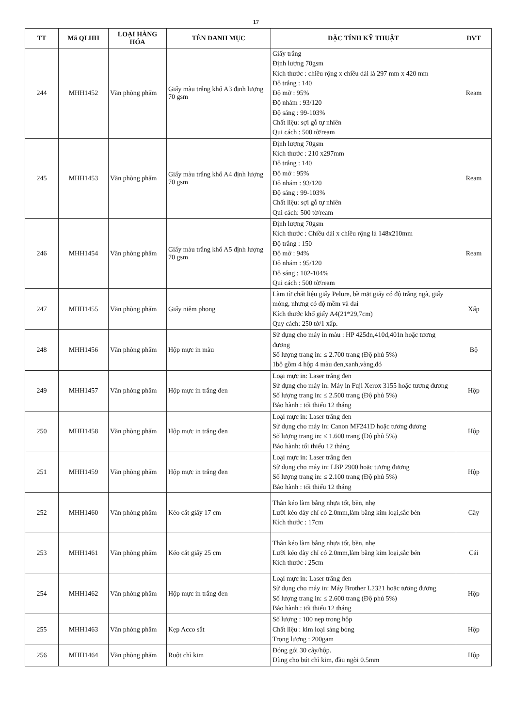17
| TT | Mã QLHH | LOẠI HÀNG HÓA | TÊN DANH MỤC | ĐẶC TÍNH KỸ THUẬT | ĐVT |
| --- | --- | --- | --- | --- | --- |
| 244 | MHH1452 | Văn phòng phẩm | Giấy màu trắng khổ A3 định lượng 70 gsm | Giấy trắng Định lượng 70gsm Kích thước : chiều rộng x chiều dài là 297 mm x 420 mm Độ trắng : 140 Độ mờ : 95% Độ nhám : 93/120 Độ sáng : 99-103% Chất liệu: sợi gỗ tự nhiên Qui cách : 500 tờ/ream | Ream |
| 245 | MHH1453 | Văn phòng phẩm | Giấy màu trắng khổ A4 định lượng 70 gsm | Định lượng 70gsm Kích thước : 210 x297mm Độ trắng : 140 Độ mờ : 95% Độ nhám : 93/120 Độ sáng : 99-103% Chất liệu: sợi gỗ tự nhiên Qui cách: 500 tờ/ream | Ream |
| 246 | MHH1454 | Văn phòng phẩm | Giấy màu trắng khổ A5 định lượng 70 gsm | Định lượng 70gsm Kích thước : Chiều dài x chiều rộng là 148x210mm Độ trắng : 150 Độ mờ : 94% Độ nhám : 95/120 Độ sáng : 102-104% Qui cách : 500 tờ/ream | Ream |
| 247 | MHH1455 | Văn phòng phẩm | Giấy niêm phong | Làm từ chất liệu giấy Pelure, bề mặt giấy có độ trắng ngà, giấy mỏng, nhưng có độ mềm và dai Kích thước khổ giấy A4(21*29,7cm) Quy cách: 250 tờ/1 xấp. | Xấp |
| 248 | MHH1456 | Văn phòng phẩm | Hộp mực in màu | Sử dụng cho máy in màu : HP 425dn,410d,401n hoặc tương đương Số lượng trang in: ≤ 2.700 trang (Độ phủ 5%) 1bộ gồm 4 hộp 4 màu đen,xanh,vàng,đỏ | Bộ |
| 249 | MHH1457 | Văn phòng phẩm | Hộp mực in trắng đen | Loại mực in: Laser trắng đen Sử dụng cho máy in: Máy in Fuji Xerox 3155 hoặc tương đương Số lượng trang in: ≤ 2.500 trang (Độ phủ 5%) Bảo hành : tối thiểu 12 tháng | Hộp |
| 250 | MHH1458 | Văn phòng phẩm | Hộp mực in trắng đen | Loại mực in: Laser trắng đen Sử dụng cho máy in: Canon MF241D hoặc tương đương Số lượng trang in: ≤ 1.600 trang (Độ phủ 5%) Bảo hành: tối thiểu 12 tháng | Hộp |
| 251 | MHH1459 | Văn phòng phẩm | Hộp mực in trắng đen | Loại mực in: Laser trắng đen Sử dụng cho máy in: LBP 2900 hoặc tương đương Số lượng trang in: ≤ 2.100 trang (Độ phủ 5%) Bảo hành : tối thiểu 12 tháng | Hộp |
| 252 | MHH1460 | Văn phòng phẩm | Kéo cắt giấy 17 cm | Thân kéo làm bằng nhựa tốt, bền, nhẹ Lưỡi kéo dày chỉ có 2.0mm,làm bằng kim loại,sắc bén Kích thước : 17cm | Cây |
| 253 | MHH1461 | Văn phòng phẩm | Kéo cắt giấy 25 cm | Thân kéo làm bằng nhựa tốt, bền, nhẹ Lưỡi kéo dày chỉ có 2.0mm,làm bằng kim loại,sắc bén Kích thước : 25cm | Cái |
| 254 | MHH1462 | Văn phòng phẩm | Hộp mực in trắng đen | Loại mực in: Laser trắng đen Sử dụng cho máy in: Máy Brother L2321 hoặc tương đương Số lượng trang in: ≤ 2.600 trang (Độ phủ 5%) Bảo hành : tối thiểu 12 tháng | Hộp |
| 255 | MHH1463 | Văn phòng phẩm | Kẹp Acco sắt | Số lượng : 100 nẹp trong hộp Chất liệu : kim loại sáng bóng Trọng lượng : 200gam | Hộp |
| 256 | MHH1464 | Văn phòng phẩm | Ruột chì kim | Đóng gói 30 cây/hộp. Dùng cho bút chì kim, đầu ngòi 0.5mm | Hộp |